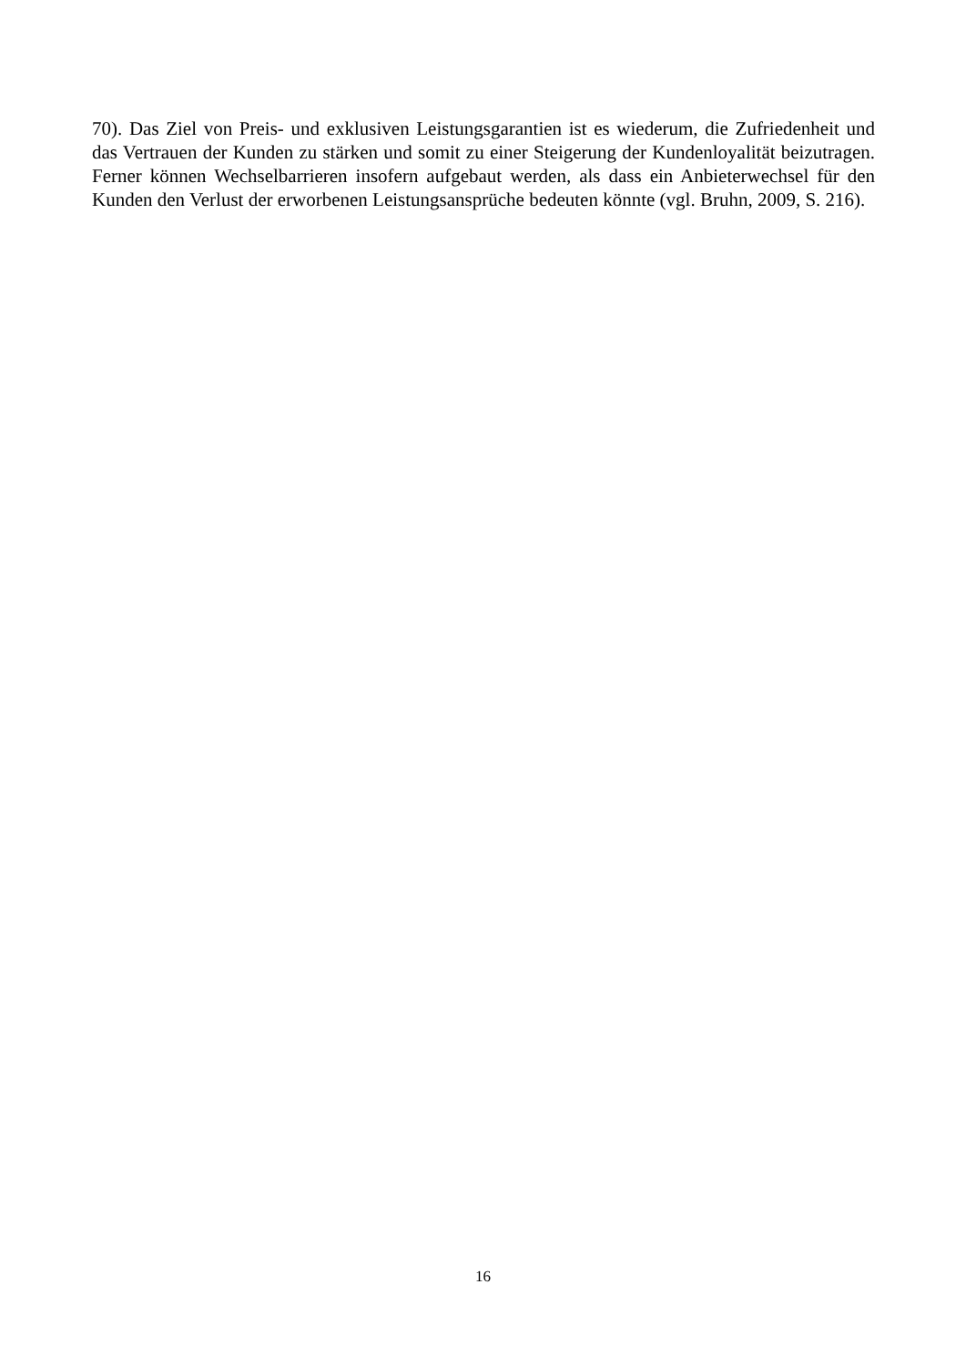70). Das Ziel von Preis- und exklusiven Leistungsgarantien ist es wiederum, die Zufriedenheit und das Vertrauen der Kunden zu stärken und somit zu einer Steigerung der Kundenloyalität beizutragen. Ferner können Wechselbarrieren insofern aufgebaut werden, als dass ein Anbieterwechsel für den Kunden den Verlust der erworbenen Leistungsansprüche bedeuten könnte (vgl. Bruhn, 2009, S. 216).
16